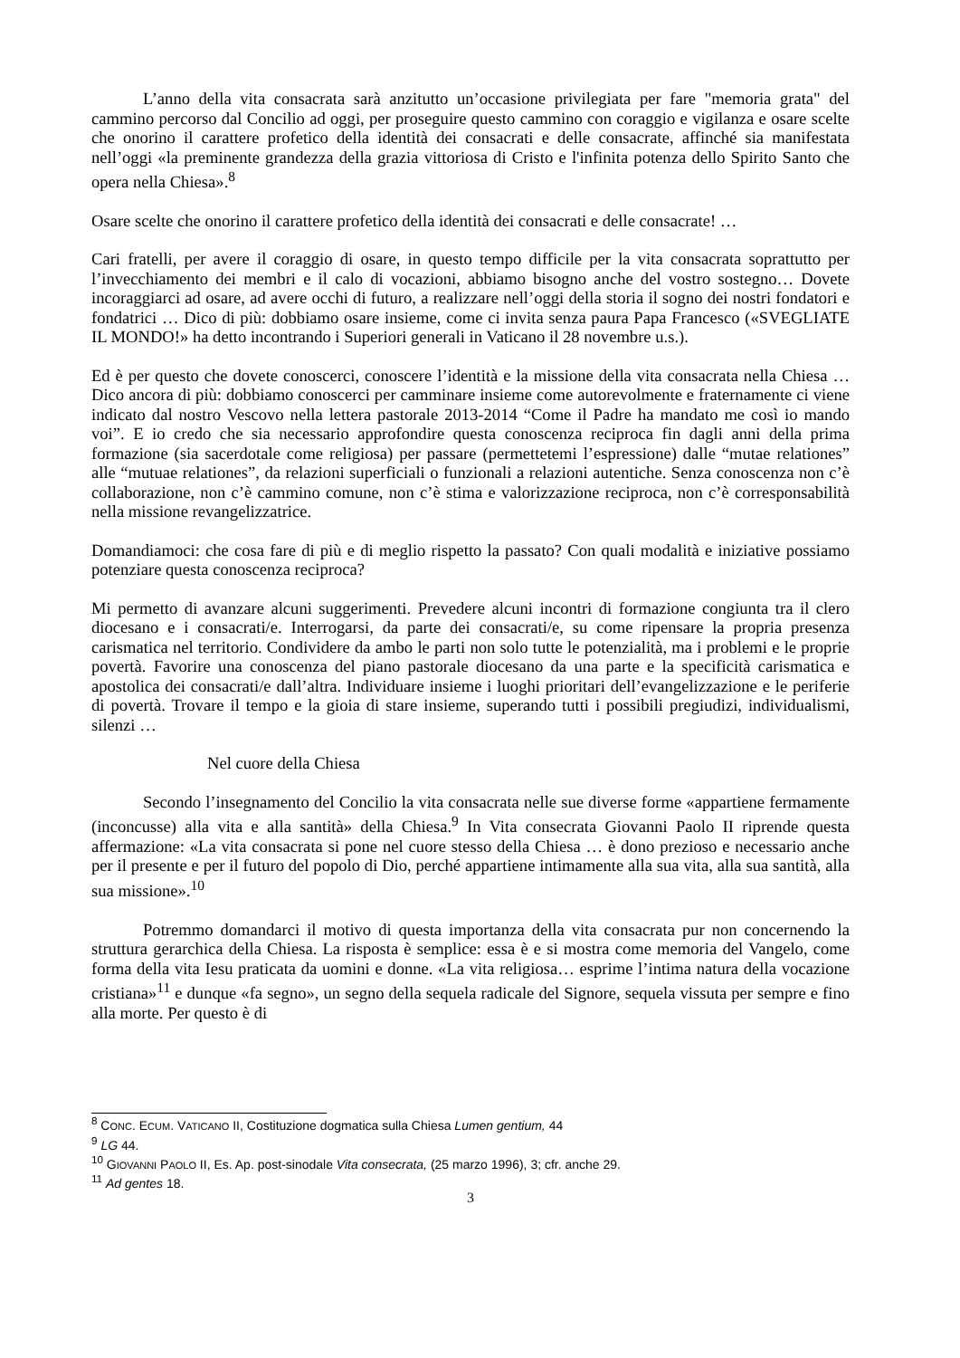L’anno della vita consacrata sarà anzitutto un’occasione privilegiata per fare "memoria grata" del cammino percorso dal Concilio ad oggi, per proseguire questo cammino con coraggio e vigilanza e osare scelte che onorino il carattere profetico della identità dei consacrati e delle consacrate, affinché sia manifestata nell’oggi «la preminente grandezza della grazia vittoriosa di Cristo e l'infinita potenza dello Spirito Santo che opera nella Chiesa».<sup>8</sup>
Osare scelte che onorino il carattere profetico della identità dei consacrati e delle consacrate! …
Cari fratelli, per avere il coraggio di osare, in questo tempo difficile per la vita consacrata soprattutto per l’invecchiamento dei membri e il calo di vocazioni, abbiamo bisogno anche del vostro sostegno… Dovete incoraggiarci ad osare, ad avere occhi di futuro, a realizzare nell’oggi della storia il sogno dei nostri fondatori e fondatrici … Dico di più: dobbiamo osare insieme, come ci invita senza paura Papa Francesco («SVEGLIATE IL MONDO!» ha detto incontrando i Superiori generali in Vaticano il 28 novembre u.s.).
Ed è per questo che dovete conoscerci, conoscere l’identità e la missione della vita consacrata nella Chiesa … Dico ancora di più: dobbiamo conoscerci per camminare insieme come autorevolmente e fraternamente ci viene indicato dal nostro Vescovo nella lettera pastorale 2013-2014 “Come il Padre ha mandato me così io mando voi”. E io credo che sia necessario approfondire questa conoscenza reciproca fin dagli anni della prima formazione (sia sacerdotale come religiosa) per passare (permettetemi l’espressione) dalle “mutae relationes” alle “mutuae relationes”, da relazioni superficiali o funzionali a relazioni autentiche. Senza conoscenza non c’è collaborazione, non c’è cammino comune, non c’è stima e valorizzazione reciproca, non c’è corresponsabilità nella missione revangelizzatrice.
Domandiamoci: che cosa fare di più e di meglio rispetto la passato? Con quali modalità e iniziative possiamo potenziare questa conoscenza reciproca?
Mi permetto di avanzare alcuni suggerimenti. Prevedere alcuni incontri di formazione congiunta tra il clero diocesano e i consacrati/e. Interrogarsi, da parte dei consacrati/e, su come ripensare la propria presenza carismatica nel territorio. Condividere da ambo le parti non solo tutte le potenzialità, ma i problemi e le proprie povertà. Favorire una conoscenza del piano pastorale diocesano da una parte e la specificità carismatica e apostolica dei consacrati/e dall’altra. Individuare insieme i luoghi prioritari dell’evangelizzazione e le periferie di povertà. Trovare il tempo e la gioia di stare insieme, superando tutti i possibili pregiudizi, individualismi, silenzi …
Nel cuore della Chiesa
Secondo l’insegnamento del Concilio la vita consacrata nelle sue diverse forme «appartiene fermamente (inconcusse) alla vita e alla santità» della Chiesa.<sup>9</sup> In Vita consecrata Giovanni Paolo II riprende questa affermazione: «La vita consacrata si pone nel cuore stesso della Chiesa … è dono prezioso e necessario anche per il presente e per il futuro del popolo di Dio, perché appartiene intimamente alla sua vita, alla sua santità, alla sua missione».<sup>10</sup>
Potremmo domandarci il motivo di questa importanza della vita consacrata pur non concernendo la struttura gerarchica della Chiesa. La risposta è semplice: essa è e si mostra come memoria del Vangelo, come forma della vita Iesu praticata da uomini e donne. «La vita religiosa… esprime l’intima natura della vocazione cristiana»<sup>11</sup> e dunque «fa segno», un segno della sequela radicale del Signore, sequela vissuta per sempre e fino alla morte. Per questo è di
<sup>8</sup> CONC. ECUM. VATICANO II, Costituzione dogmatica sulla Chiesa Lumen gentium, 44
<sup>9</sup> LG 44.
<sup>10</sup> GIOVANNI PAOLO II, Es. Ap. post-sinodale Vita consecrata, (25 marzo 1996), 3; cfr. anche 29.
<sup>11</sup> Ad gentes 18.
3